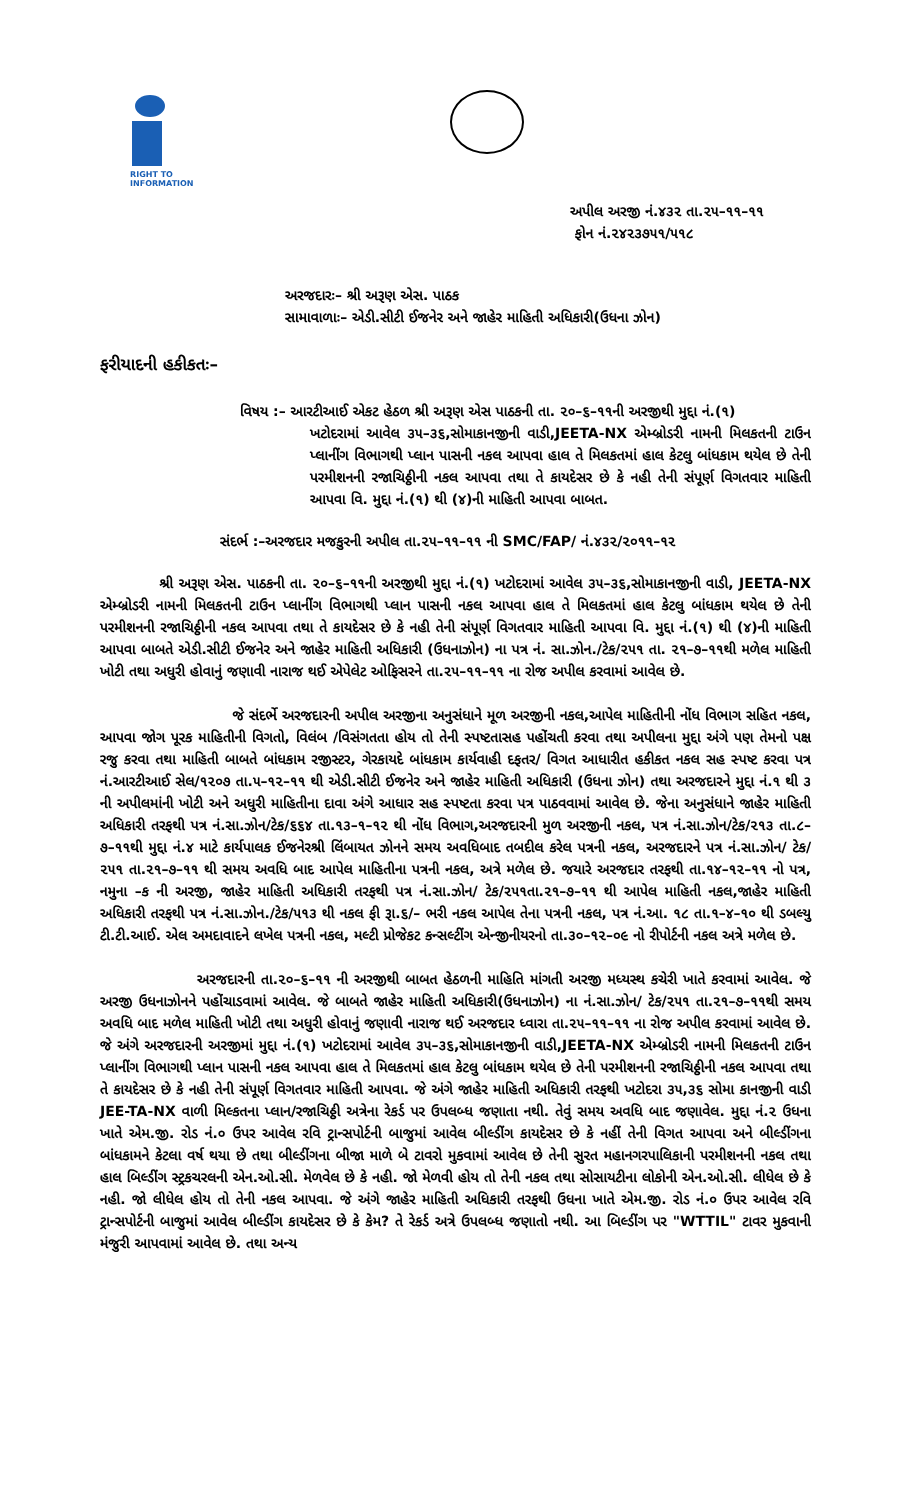RIGHT TO
INFORMATION
અપીલ અરજી નં.૪૩૨ તા.૨૫–૧૧–૧૧
ફોન નં.૨૪૨૩૭૫૧/૫૧૮
અરજદારઃ– શ્રી અરૂણ એસ. પાઠક
સામાવાળાઃ– એડી.સીટી ઈજનેર અને જાહેર માહિતી અધિકારી(ઉધના ઝોન)
ફરીયાદની હકીકતઃ–
વિષય :– આરટીઆઈ એકટ હેઠળ શ્રી અરૂણ એસ પાઠકની તા. ૨૦–૬–૧૧ની અરજીથી મુદ્દા નં.(૧)
ખટોદરામાં આવેલ ૩૫–૩૬,સોમાકાનજીની વાડી,JEETA-NX એમ્બ્રોડરી નામની મિલકતની ટાઉન પ્લાનીંગ વિભાગથી પ્લાન પાસની નકલ આપવા હાલ તે મિલકતમાં હાલ કેટલુ બાંધકામ થયેલ છે તેની પરમીશનની રજાચિઠ્ઠીની નકલ આપવા તથા તે કાયદેસર છે કે નહી તેની સંપૂર્ણ વિગતવાર માહિતી આપવા વિ. મુદ્દા નં.(૧) થી (૪)ની માહિતી આપવા બાબત.
સંદર્ભ :–અરજદાર મજકુરની અપીલ તા.૨૫–૧૧–૧૧ ની SMC/FAP/ નં.૪૩૨/૨૦૧૧–૧૨
શ્રી અરૂણ એસ. પાઠકની તા. ૨૦–૬–૧૧ની અરજીથી મુદ્દા નં.(૧) ખટોદરામાં આવેલ ૩૫–૩૬,સોમાકાનજીની વાડી, JEETA-NX એમ્બ્રોડરી નામની મિલકતની ટાઉન પ્લાનીંગ વિભાગથી પ્લાન પાસની નકલ આપવા હાલ તે મિલકતમાં હાલ કેટલુ બાંધકામ થયેલ છે તેની પરમીશનની રજાચિઠ્ઠીની નકલ આપવા તથા તે કાયદેસર છે કે નહી તેની સંપૂર્ણ વિગતવાર માહિતી આપવા વિ. મુદ્દા નં.(૧) થી (૪)ની માહિતી આપવા બાબતે એડી.સીટી ઈજનેર અને જાહેર માહિતી અધિકારી (ઉધનાઝોન) ના પત્ર નં. સા.ઝોન./ટેક/૨૫૧ તા. ૨૧–૭–૧૧થી મળેલ માહિતી ખોટી તથા અધુરી હોવાનું જણાવી નારાજ થઈ એપેલેટ ઓફિસરને તા.૨૫–૧૧–૧૧ ના રોજ અપીલ કરવામાં આવેલ છે.
જે સંદર્ભે અરજદારની અપીલ અરજીના અનુસંધાને મૂળ અરજીની નકલ,આપેલ માહિતીની નોંધ વિભાગ સહિત નકલ, આપવા જોગ પૂરક માહિતીની વિગતો, વિલંબ /વિસંગતતા હોય તો તેની સ્પષ્ટતાસહ પહોંચતી કરવા તથા અપીલના મુદ્દા અંગે પણ તેમનો પક્ષ રજુ કરવા તથા માહિતી બાબતે બાંધકામ રજીસ્ટર, ગેરકાયદે બાંધકામ કાર્યવાહી દફતર/ વિગત આધારીત હકીકત નકલ સહ સ્પષ્ટ કરવા પત્ર નં.આરટીઆઈ સેલ/૧૨૦૭ તા.૫–૧૨–૧૧ થી એડી.સીટી ઈજનેર અને જાહેર માહિતી અધિકારી (ઉધના ઝોન) તથા અરજદારને મુદ્દા નં.૧ થી ૩ ની અપીલમાંની ખોટી અને અધુરી માહિતીના દાવા અંગે આધાર સહ સ્પષ્ટતા કરવા પત્ર પાઠવવામાં આવેલ છે. જેના અનુસંધાને જાહેર માહિતી અધિકારી તરફથી પત્ર નં.સા.ઝોન/ટેક/૬૬૪ તા.૧૩–૧–૧૨ થી નોંધ વિભાગ,અરજદારની મુળ અરજીની નકલ, પત્ર નં.સા.ઝોન/ટેક/૨૧૩ તા.૮–૭–૧૧થી મુદ્દા નં.૪ માટે કાર્યપાલક ઈજનેરશ્રી લિંબાયત ઝોનને સમય અવધિબાદ તબદીલ કરેલ પત્રની નકલ, અરજદારને પત્ર નં.સા.ઝોન/ ટેક/૨૫૧ તા.૨૧–૭–૧૧ થી સમય અવધિ બાદ આપેલ માહિતીના પત્રની નકલ, અત્રે મળેલ છે. જયારે અરજદાર તરફથી તા.૧૪–૧૨–૧૧ નો પત્ર, નમુના –ક ની અરજી, જાહેર માહિતી અધિકારી તરફથી પત્ર નં.સા.ઝોન/ ટેક/૨૫૧તા.૨૧–૭–૧૧ થી આપેલ માહિતી નકલ,જાહેર માહિતી અધિકારી તરફથી પત્ર નં.સા.ઝોન./ટેક/૫૧૩ થી નકલ ફી રૂા.૬/– ભરી નકલ આપેલ તેના પત્રની નકલ, પત્ર નં.આ. ૧૮ તા.૧–૪–૧૦ થી ડબલ્યુ ટી.ટી.આઈ. એલ અમદાવાદને લખેલ પત્રની નકલ, મલ્ટી પ્રોજેકટ કન્સલ્ટીંગ એન્જીનીયરનો તા.૩૦–૧૨–૦૯ નો રીપોર્ટની નકલ અત્રે મળેલ છે.
અરજદારની તા.૨૦–૬–૧૧ ની અરજીથી બાબત હેઠળની માહિતિ માંગતી અરજી મધ્યસ્થ કચેરી ખાતે કરવામાં આવેલ. જે અરજી ઉધનાઝોનને પહોંચાડવામાં આવેલ. જે બાબતે જાહેર માહિતી અધિકારી(ઉધનાઝોન) ના નં.સા.ઝોન/ ટેક/૨૫૧ તા.૨૧–૭–૧૧થી સમય અવધિ બાદ મળેલ માહિતી ખોટી તથા અધુરી હોવાનું જણાવી નારાજ થઈ અરજદાર ધ્વારા તા.૨૫–૧૧–૧૧ ના રોજ અપીલ કરવામાં આવેલ છે. જે અંગે અરજદારની અરજીમાં મુદ્દા નં.(૧) ખટોદરામાં આવેલ ૩૫–૩૬,સોમાકાનજીની વાડી,JEETA-NX એમ્બ્રોડરી નામની મિલકતની ટાઉન પ્લાનીંગ વિભાગથી પ્લાન પાસની નકલ આપવા હાલ તે મિલકતમાં હાલ કેટલુ બાંધકામ થયેલ છે તેની પરમીશનની રજાચિઠ્ઠીની નકલ આપવા તથા તે કાયદેસર છે કે નહી તેની સંપૂર્ણ વિગતવાર માહિતી આપવા. જે અંગે જાહેર માહિતી અધિકારી તરફથી ખટોદરા ૩૫,૩૬ સોમા કાનજીની વાડી JEE-TA-NX વાળી મિલ્કતના પ્લાન/રજાચિઠ્ઠી અત્રેના રેકર્ડ પર ઉપલબ્ધ જણાતા નથી. તેવું સમય અવધિ બાદ જણાવેલ. મુદ્દા નં.૨ ઉધના ખાતે એમ.જી. રોડ નં.૦ ઉપર આવેલ રવિ ટ્રાન્સપોર્ટની બાજુમાં આવેલ બીલ્ડીંગ કાયદેસર છે કે નહીં તેની વિગત આપવા અને બીલ્ડીંગના બાંધકામને કેટલા વર્ષ થયા છે તથા બીલ્ડીંગના બીજા માળે બે ટાવરો મુકવામાં આવેલ છે તેની સુરત મહાનગરપાલિકાની પરમીશનની નકલ તથા હાલ બિલ્ડીંગ સ્ટ્રકચરલની એન.ઓ.સી. મેળવેલ છે કે નહી. જો મેળવી હોય તો તેની નકલ તથા સોસાયટીના લોકોની એન.ઓ.સી. લીધેલ છે કે નહી. જો લીધેલ હોય તો તેની નકલ આપવા. જે અંગે જાહેર માહિતી અધિકારી તરફથી ઉધના ખાતે એમ.જી. રોડ નં.૦ ઉપર આવેલ રવિ ટ્રાન્સપોર્ટની બાજુમાં આવેલ બીલ્ડીંગ કાયદેસર છે કે કેમ? તે રેકર્ડ અત્રે ઉપલબ્ધ જણાતો નથી. આ બિલ્ડીંગ પર "WTTIL" ટાવર મુકવાની મંજુરી આપવામાં આવેલ છે. તથા અન્ય